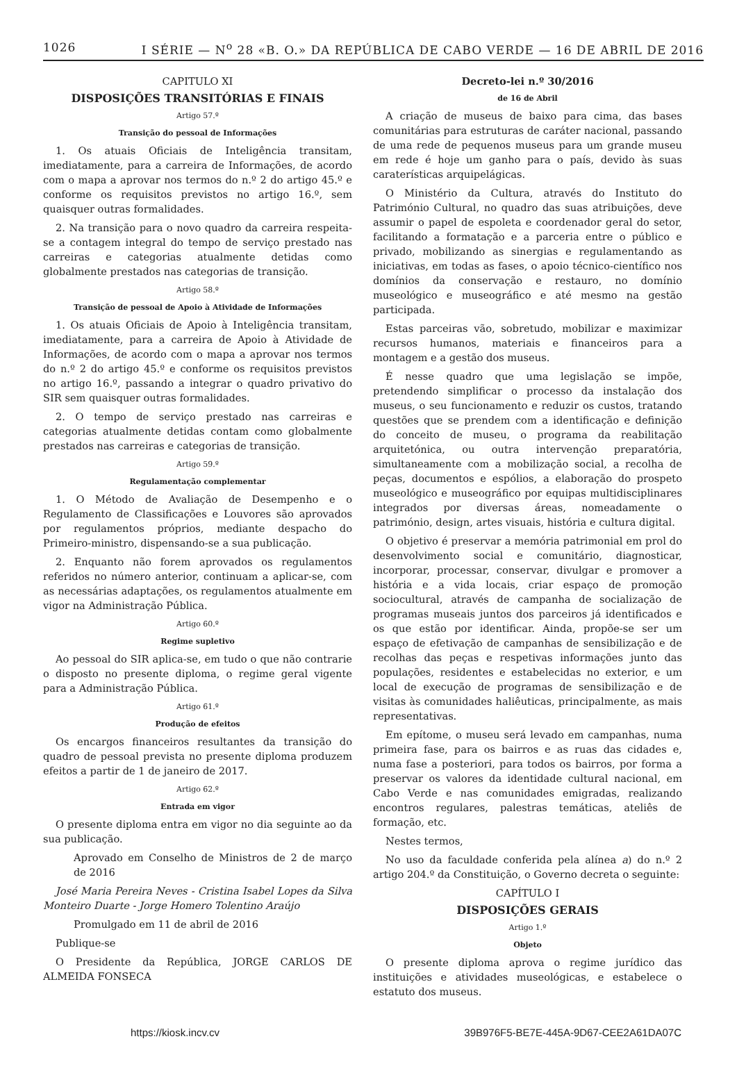1026 I SÉRIE — N<sup>o</sup> 28 «B. O.» DA REPÚBLICA DE CABO VERDE — 16 DE ABRIL DE 2016
CAPITULO XI
DISPOSIÇÕES TRANSITÓRIAS E FINAIS
Artigo 57.º
Transição do pessoal de Informações
1. Os atuais Oficiais de Inteligência transitam, imediatamente, para a carreira de Informações, de acordo com o mapa a aprovar nos termos do n.º 2 do artigo 45.º e conforme os requisitos previstos no artigo 16.º, sem quaisquer outras formalidades.
2. Na transição para o novo quadro da carreira respeita-se a contagem integral do tempo de serviço prestado nas carreiras e categorias atualmente detidas como globalmente prestados nas categorias de transição.
Artigo 58.º
Transição de pessoal de Apoio à Atividade de Informações
1. Os atuais Oficiais de Apoio à Inteligência transitam, imediatamente, para a carreira de Apoio à Atividade de Informações, de acordo com o mapa a aprovar nos termos do n.º 2 do artigo 45.º e conforme os requisitos previstos no artigo 16.º, passando a integrar o quadro privativo do SIR sem quaisquer outras formalidades.
2. O tempo de serviço prestado nas carreiras e categorias atualmente detidas contam como globalmente prestados nas carreiras e categorias de transição.
Artigo 59.º
Regulamentação complementar
1. O Método de Avaliação de Desempenho e o Regulamento de Classificações e Louvores são aprovados por regulamentos próprios, mediante despacho do Primeiro-ministro, dispensando-se a sua publicação.
2. Enquanto não forem aprovados os regulamentos referidos no número anterior, continuam a aplicar-se, com as necessárias adaptações, os regulamentos atualmente em vigor na Administração Pública.
Artigo 60.º
Regime supletivo
Ao pessoal do SIR aplica-se, em tudo o que não contrarie o disposto no presente diploma, o regime geral vigente para a Administração Pública.
Artigo 61.º
Produção de efeitos
Os encargos financeiros resultantes da transição do quadro de pessoal prevista no presente diploma produzem efeitos a partir de 1 de janeiro de 2017.
Artigo 62.º
Entrada em vigor
O presente diploma entra em vigor no dia seguinte ao da sua publicação.
Aprovado em Conselho de Ministros de 2 de março de 2016
José Maria Pereira Neves - Cristina Isabel Lopes da Silva Monteiro Duarte - Jorge Homero Tolentino Araújo
Promulgado em 11 de abril de 2016
Publique-se
O Presidente da República, JORGE CARLOS DE ALMEIDA FONSECA
Decreto-lei n.º 30/2016
de 16 de Abril
A criação de museus de baixo para cima, das bases comunitárias para estruturas de caráter nacional, passando de uma rede de pequenos museus para um grande museu em rede é hoje um ganho para o país, devido às suas caraterísticas arquipelágicas.
O Ministério da Cultura, através do Instituto do Património Cultural, no quadro das suas atribuições, deve assumir o papel de espoleta e coordenador geral do setor, facilitando a formatação e a parceria entre o público e privado, mobilizando as sinergias e regulamentando as iniciativas, em todas as fases, o apoio técnico-científico nos domínios da conservação e restauro, no domínio museológico e museográfico e até mesmo na gestão participada.
Estas parceiras vão, sobretudo, mobilizar e maximizar recursos humanos, materiais e financeiros para a montagem e a gestão dos museus.
É nesse quadro que uma legislação se impõe, pretendendo simplificar o processo da instalação dos museus, o seu funcionamento e reduzir os custos, tratando questões que se prendem com a identificação e definição do conceito de museu, o programa da reabilitação arquitetónica, ou outra intervenção preparatória, simultaneamente com a mobilização social, a recolha de peças, documentos e espólios, a elaboração do prospeto museológico e museográfico por equipas multidisciplinares integrados por diversas áreas, nomeadamente o património, design, artes visuais, história e cultura digital.
O objetivo é preservar a memória patrimonial em prol do desenvolvimento social e comunitário, diagnosticar, incorporar, processar, conservar, divulgar e promover a história e a vida locais, criar espaço de promoção sociocultural, através de campanha de socialização de programas museais juntos dos parceiros já identificados e os que estão por identificar. Ainda, propõe-se ser um espaço de efetivação de campanhas de sensibilização e de recolhas das peças e respetivas informações junto das populações, residentes e estabelecidas no exterior, e um local de execução de programas de sensibilização e de visitas às comunidades haliêuticas, principalmente, as mais representativas.
Em epítome, o museu será levado em campanhas, numa primeira fase, para os bairros e as ruas das cidades e, numa fase a posteriori, para todos os bairros, por forma a preservar os valores da identidade cultural nacional, em Cabo Verde e nas comunidades emigradas, realizando encontros regulares, palestras temáticas, ateliês de formação, etc.
Nestes termos,
No uso da faculdade conferida pela alínea a) do n.º 2 artigo 204.º da Constituição, o Governo decreta o seguinte:
CAPÍTULO I
DISPOSIÇÕES GERAIS
Artigo 1.º
Objeto
O presente diploma aprova o regime jurídico das instituições e atividades museológicas, e estabelece o estatuto dos museus.
https://kiosk.incv.cv 39B976F5-BE7E-445A-9D67-CEE2A61DA07C